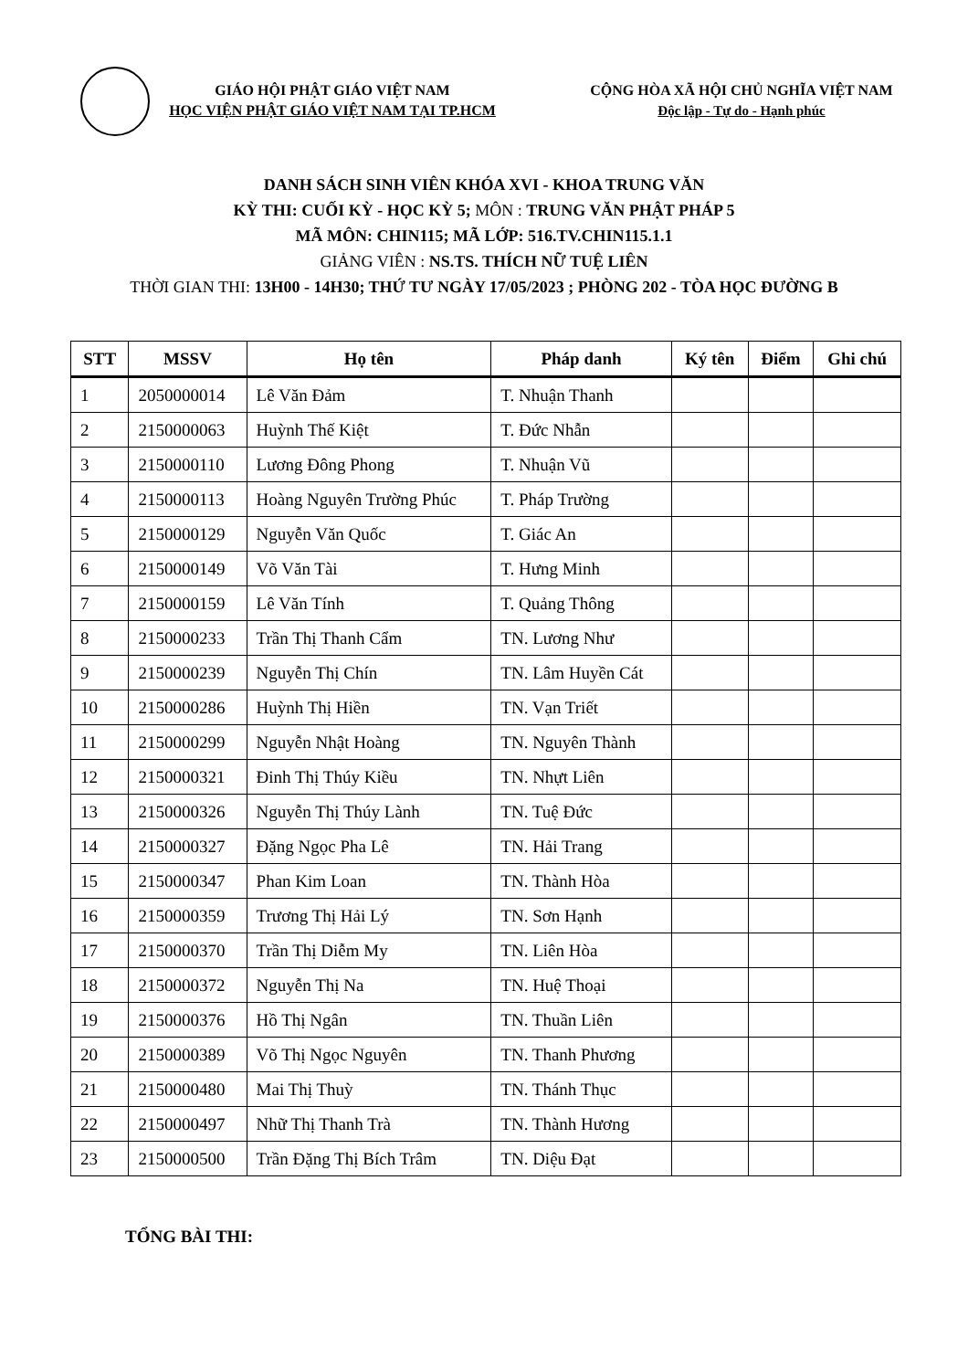GIÁO HỘI PHẬT GIÁO VIỆT NAM
HỌC VIỆN PHẬT GIÁO VIỆT NAM TẠI TP.HCM
CỘNG HÒA XÃ HỘI CHỦ NGHĨA VIỆT NAM
Độc lập - Tự do - Hạnh phúc
DANH SÁCH SINH VIÊN KHÓA XVI - KHOA TRUNG VĂN
KỲ THI: CUỐI KỲ - HỌC KỲ 5; MÔN : TRUNG VĂN PHẬT PHÁP 5
MÃ MÔN: CHIN115; MÃ LỚP: 516.TV.CHIN115.1.1
GIẢNG VIÊN : NS.TS. THÍCH NỮ TUỆ LIÊN
THỜI GIAN THI: 13H00 - 14H30; THỨ TƯ NGÀY 17/05/2023 ; PHÒNG 202 - TÒA HỌC ĐƯỜNG B
| STT | MSSV | Họ tên | Pháp danh | Ký tên | Điểm | Ghi chú |
| --- | --- | --- | --- | --- | --- | --- |
| 1 | 2050000014 | Lê Văn Đảm | T. Nhuận Thanh | | | |
| 2 | 2150000063 | Huỳnh Thế Kiệt | T. Đức Nhẫn | | | |
| 3 | 2150000110 | Lương Đông Phong | T. Nhuận Vũ | | | |
| 4 | 2150000113 | Hoàng Nguyên Trường Phúc | T. Pháp Trường | | | |
| 5 | 2150000129 | Nguyễn Văn Quốc | T. Giác An | | | |
| 6 | 2150000149 | Võ Văn Tài | T. Hưng Minh | | | |
| 7 | 2150000159 | Lê Văn Tính | T. Quảng Thông | | | |
| 8 | 2150000233 | Trần Thị Thanh Cẩm | TN. Lương Như | | | |
| 9 | 2150000239 | Nguyễn Thị Chín | TN. Lâm Huyền Cát | | | |
| 10 | 2150000286 | Huỳnh Thị Hiền | TN. Vạn Triết | | | |
| 11 | 2150000299 | Nguyễn Nhật Hoàng | TN. Nguyên Thành | | | |
| 12 | 2150000321 | Đinh Thị Thúy Kiều | TN. Nhựt Liên | | | |
| 13 | 2150000326 | Nguyễn Thị Thúy Lành | TN. Tuệ Đức | | | |
| 14 | 2150000327 | Đặng Ngọc Pha Lê | TN. Hải Trang | | | |
| 15 | 2150000347 | Phan Kim Loan | TN. Thành Hòa | | | |
| 16 | 2150000359 | Trương Thị Hải Lý | TN. Sơn Hạnh | | | |
| 17 | 2150000370 | Trần Thị Diễm My | TN. Liên Hòa | | | |
| 18 | 2150000372 | Nguyễn Thị Na | TN. Huệ Thoại | | | |
| 19 | 2150000376 | Hồ Thị Ngân | TN. Thuần Liên | | | |
| 20 | 2150000389 | Võ Thị Ngọc Nguyên | TN. Thanh Phương | | | |
| 21 | 2150000480 | Mai Thị Thuỳ | TN. Thánh Thục | | | |
| 22 | 2150000497 | Nhữ Thị Thanh Trà | TN. Thành Hương | | | |
| 23 | 2150000500 | Trần Đặng Thị Bích Trâm | TN. Diệu Đạt | | | |
TỔNG BÀI THI: